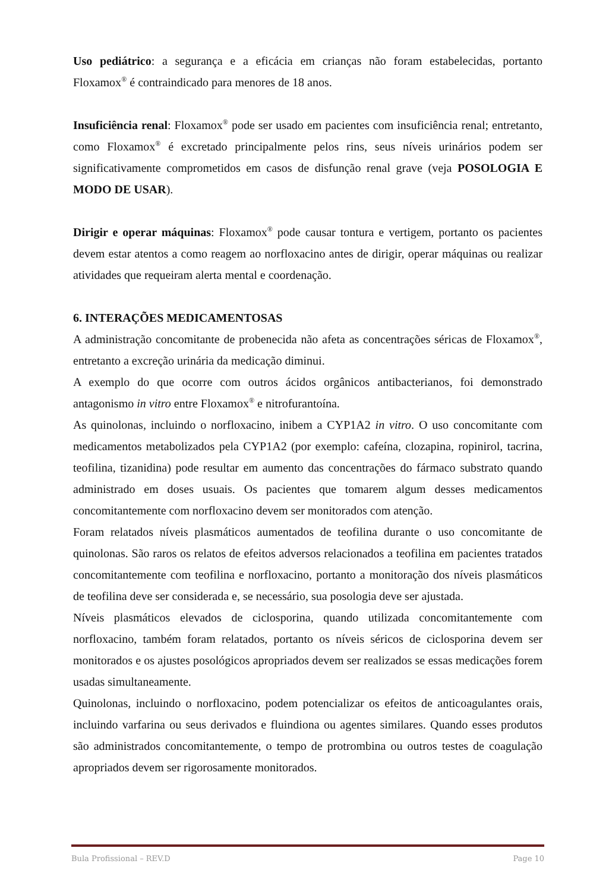Uso pediátrico: a segurança e a eficácia em crianças não foram estabelecidas, portanto Floxamox<sup>®</sup> é contraindicado para menores de 18 anos.
Insuficiência renal: Floxamox<sup>®</sup> pode ser usado em pacientes com insuficiência renal; entretanto, como Floxamox<sup>®</sup> é excretado principalmente pelos rins, seus níveis urinários podem ser significativamente comprometidos em casos de disfunção renal grave (veja POSOLOGIA E MODO DE USAR).
Dirigir e operar máquinas: Floxamox<sup>®</sup> pode causar tontura e vertigem, portanto os pacientes devem estar atentos a como reagem ao norfloxacino antes de dirigir, operar máquinas ou realizar atividades que requeiram alerta mental e coordenação.
6. INTERAÇÕES MEDICAMENTOSAS
A administração concomitante de probenecida não afeta as concentrações séricas de Floxamox<sup>®</sup>, entretanto a excreção urinária da medicação diminui.
A exemplo do que ocorre com outros ácidos orgânicos antibacterianos, foi demonstrado antagonismo in vitro entre Floxamox<sup>®</sup> e nitrofurantoína.
As quinolonas, incluindo o norfloxacino, inibem a CYP1A2 in vitro. O uso concomitante com medicamentos metabolizados pela CYP1A2 (por exemplo: cafeína, clozapina, ropinirol, tacrina, teofilina, tizanidina) pode resultar em aumento das concentrações do fármaco substrato quando administrado em doses usuais. Os pacientes que tomarem algum desses medicamentos concomitantemente com norfloxacino devem ser monitorados com atenção.
Foram relatados níveis plasmáticos aumentados de teofilina durante o uso concomitante de quinolonas. São raros os relatos de efeitos adversos relacionados a teofilina em pacientes tratados concomitantemente com teofilina e norfloxacino, portanto a monitoração dos níveis plasmáticos de teofilina deve ser considerada e, se necessário, sua posologia deve ser ajustada.
Níveis plasmáticos elevados de ciclosporina, quando utilizada concomitantemente com norfloxacino, também foram relatados, portanto os níveis séricos de ciclosporina devem ser monitorados e os ajustes posológicos apropriados devem ser realizados se essas medicações forem usadas simultaneamente.
Quinolonas, incluindo o norfloxacino, podem potencializar os efeitos de anticoagulantes orais, incluindo varfarina ou seus derivados e fluindiona ou agentes similares. Quando esses produtos são administrados concomitantemente, o tempo de protrombina ou outros testes de coagulação apropriados devem ser rigorosamente monitorados.
Bula Profissional – REV.D Page 10